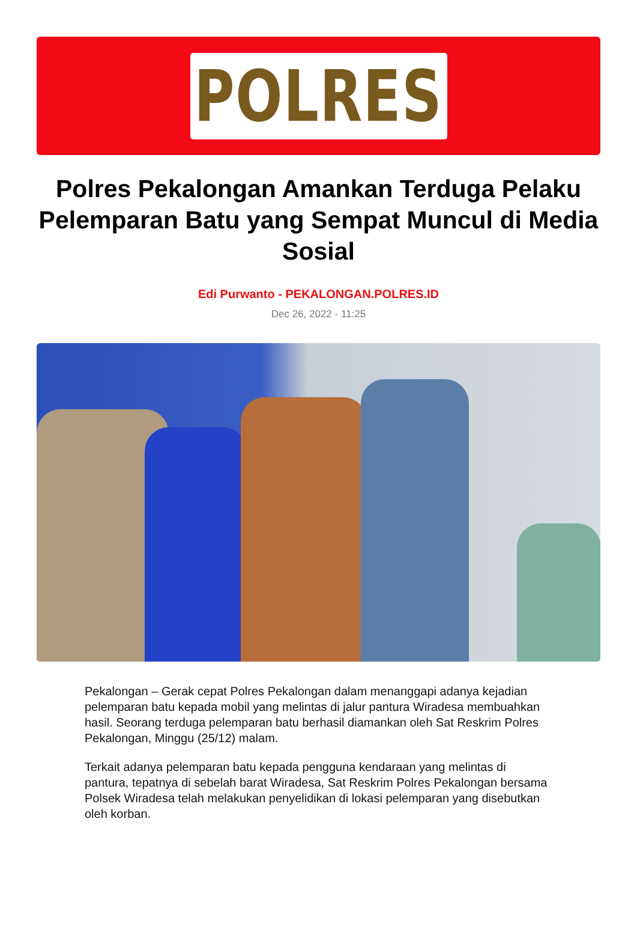POLRES
Polres Pekalongan Amankan Terduga Pelaku Pelemparan Batu yang Sempat Muncul di Media Sosial
Edi Purwanto - PEKALONGAN.POLRES.ID
Dec 26, 2022 - 11:25
Pekalongan – Gerak cepat Polres Pekalongan dalam menanggapi adanya kejadian pelemparan batu kepada mobil yang melintas di jalur pantura Wiradesa membuahkan hasil. Seorang terduga pelemparan batu berhasil diamankan oleh Sat Reskrim Polres Pekalongan, Minggu (25/12) malam.
Terkait adanya pelemparan batu kepada pengguna kendaraan yang melintas di pantura, tepatnya di sebelah barat Wiradesa, Sat Reskrim Polres Pekalongan bersama Polsek Wiradesa telah melakukan penyelidikan di lokasi pelemparan yang disebutkan oleh korban.